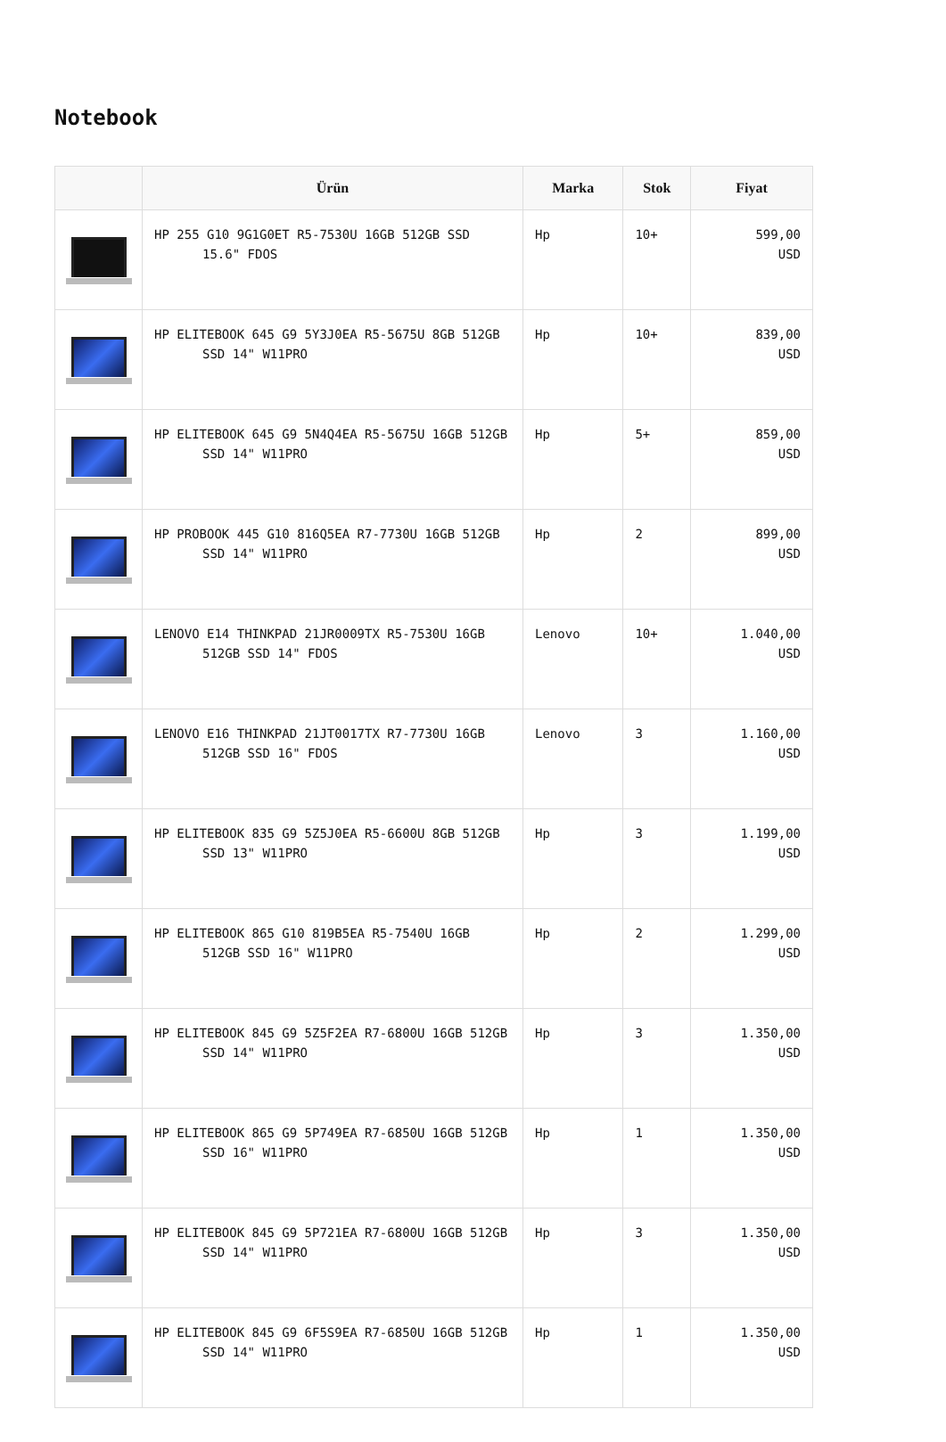Notebook
| | Ürün | Marka | Stok | Fiyat |
| --- | --- | --- | --- | --- |
| | HP 255 G10 9G1G0ET R5-7530U 16GB 512GB SSD 15.6" FDOS | Hp | 10+ | 599,00 USD |
| | HP ELITEBOOK 645 G9 5Y3J0EA R5-5675U 8GB 512GB SSD 14" W11PRO | Hp | 10+ | 839,00 USD |
| | HP ELITEBOOK 645 G9 5N4Q4EA R5-5675U 16GB 512GB SSD 14" W11PRO | Hp | 5+ | 859,00 USD |
| | HP PROBOOK 445 G10 816Q5EA R7-7730U 16GB 512GB SSD 14" W11PRO | Hp | 2 | 899,00 USD |
| | LENOVO E14 THINKPAD 21JR0009TX R5-7530U 16GB 512GB SSD 14" FDOS | Lenovo | 10+ | 1.040,00 USD |
| | LENOVO E16 THINKPAD 21JT0017TX R7-7730U 16GB 512GB SSD 16" FDOS | Lenovo | 3 | 1.160,00 USD |
| | HP ELITEBOOK 835 G9 5Z5J0EA R5-6600U 8GB 512GB SSD 13" W11PRO | Hp | 3 | 1.199,00 USD |
| | HP ELITEBOOK 865 G10 819B5EA R5-7540U 16GB 512GB SSD 16" W11PRO | Hp | 2 | 1.299,00 USD |
| | HP ELITEBOOK 845 G9 5Z5F2EA R7-6800U 16GB 512GB SSD 14" W11PRO | Hp | 3 | 1.350,00 USD |
| | HP ELITEBOOK 865 G9 5P749EA R7-6850U 16GB 512GB SSD 16" W11PRO | Hp | 1 | 1.350,00 USD |
| | HP ELITEBOOK 845 G9 5P721EA R7-6800U 16GB 512GB SSD 14" W11PRO | Hp | 3 | 1.350,00 USD |
| | HP ELITEBOOK 845 G9 6F5S9EA R7-6850U 16GB 512GB SSD 14" W11PRO | Hp | 1 | 1.350,00 USD |